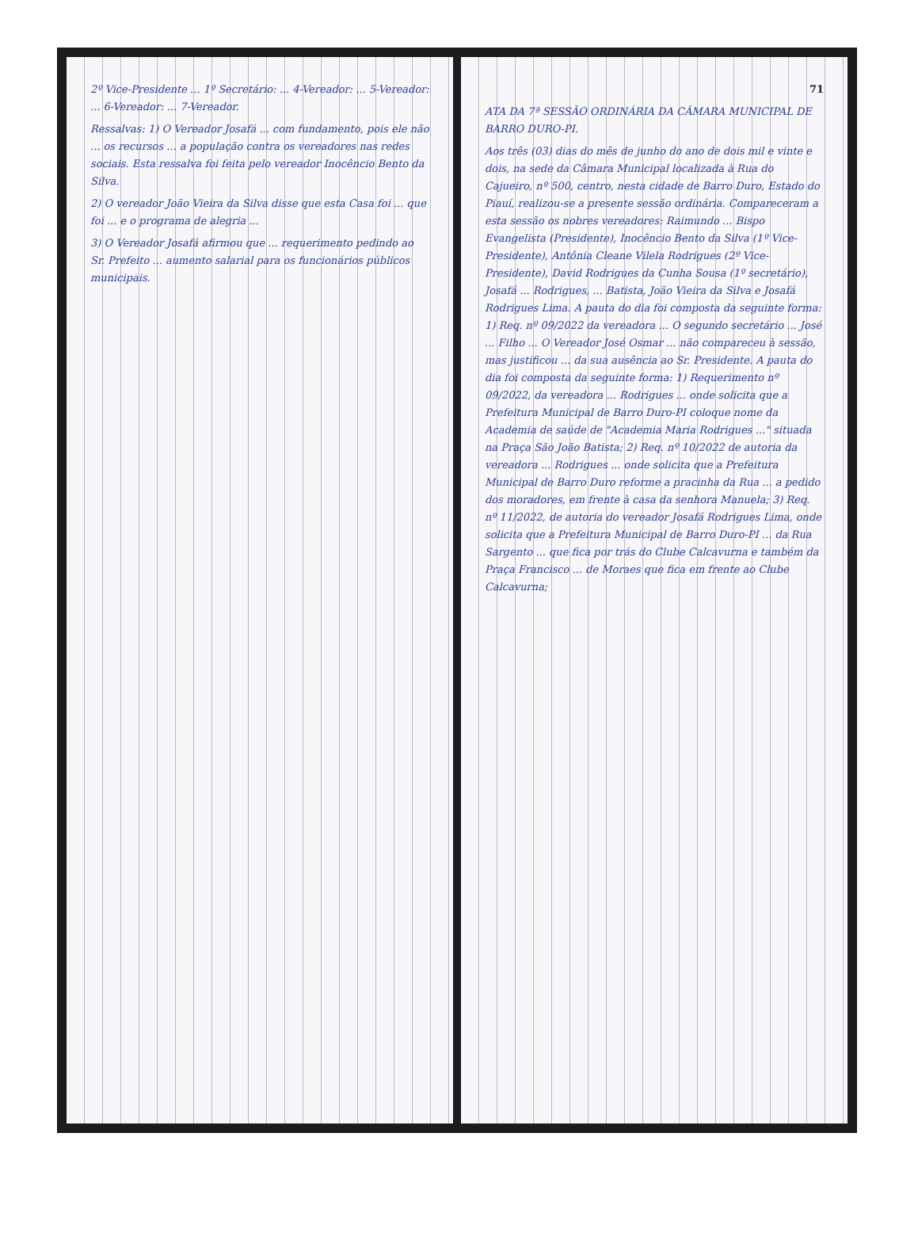2º Vice-Presidente ... 1º Secretário: ... 4-Vereador: ... 5-Vereador: ... 6-Vereador: ... 7-Vereador.
Ressalvas: 1) O Vereador Josafá ... com fundamento, pois ele não ... os recursos ... a população contra os vereadores nas redes sociais. Esta ressalva foi feita pelo vereador Inocêncio Bento da Silva.
2) O vereador João Vieira da Silva disse que esta Casa foi ... que foi ... e o programa de alegria ...
3) O Vereador Josafá afirmou que ... requerimento pedindo ao Sr. Prefeito ... aumento salarial para os funcionários públicos municipais.
71
ATA DA 7ª SESSÃO ORDINÁRIA DA CÂMARA MUNICIPAL DE BARRO DURO-PI.
Aos três (03) dias do mês de junho do ano de dois mil e vinte e dois, na sede da Câmara Municipal localizada à Rua do Cajueiro, nº 500, centro, nesta cidade de Barro Duro, Estado do Piauí, realizou-se a presente sessão ordinária. Compareceram a esta sessão os nobres vereadores: Raimundo ... Bispo Evangelista (Presidente), Inocêncio Bento da Silva (1º Vice-Presidente), Antônia Cleane Vilela Rodrigues (2º Vice-Presidente), David Rodrigues da Cunha Sousa (1º secretário), Josafá ... Rodrigues, ... Batista, João Vieira da Silva e Josafá Rodrigues Lima. A pauta do dia foi composta da seguinte forma: 1) Req. nº 09/2022 da vereadora ... O segundo secretário ... José ... Filho ... O Vereador José Osmar ... não compareceu à sessão, mas justificou ... da sua ausência ao Sr. Presidente. A pauta do dia foi composta da seguinte forma: 1) Requerimento nº 09/2022, da vereadora ... Rodrigues ... onde solicita que a Prefeitura Municipal de Barro Duro-PI coloque nome da Academia de saúde de "Academia Maria Rodrigues ..." situada na Praça São João Batista; 2) Req. nº 10/2022 de autoria da vereadora ... Rodrigues ... onde solicita que a Prefeitura Municipal de Barro Duro reforme a pracinha da Rua ... a pedido dos moradores, em frente à casa da senhora Manuela; 3) Req. nº 11/2022, de autoria do vereador Josafá Rodrigues Lima, onde solicita que a Prefeitura Municipal de Barro Duro-PI ... da Rua Sargento ... que fica por trás do Clube Calcavurna e também da Praça Francisco ... de Moraes que fica em frente ao Clube Calcavurna;